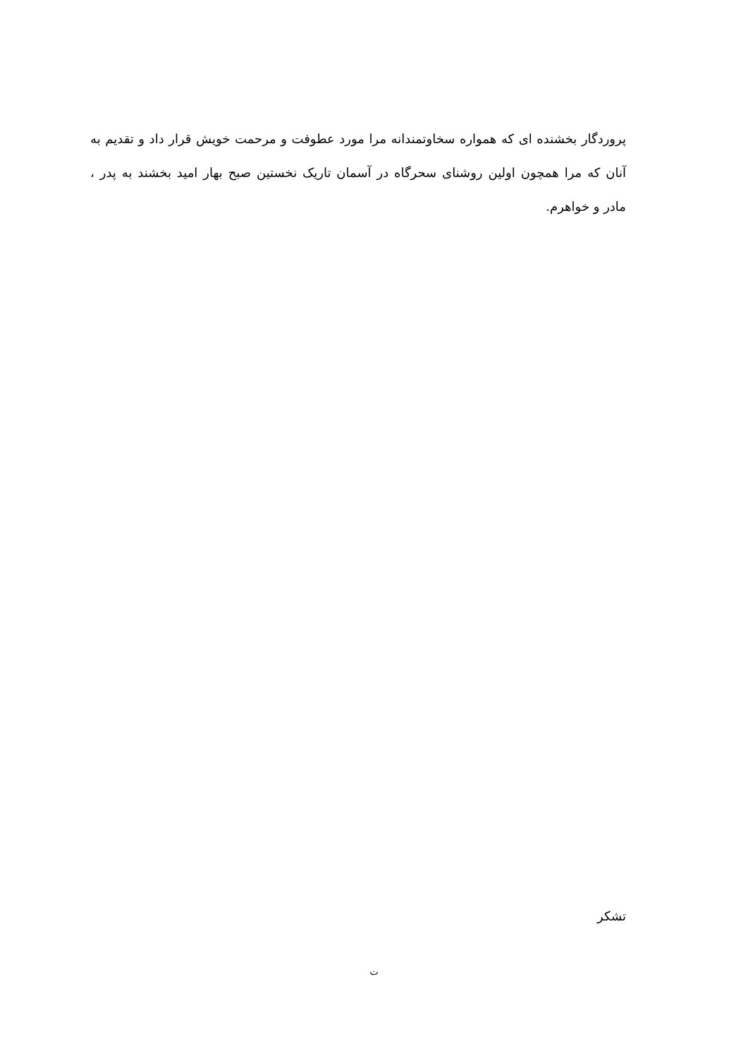پروردگار بخشنده ای که همواره سخاوتمندانه مرا مورد عطوفت و مرحمت خویش قرار داد و تقدیم به آنان که مرا همچون اولین روشنای سحرگاه در آسمان تاریک نخستین صبح بهار امید بخشند به پدر ، مادر و خواهرم.
تشکر
ت